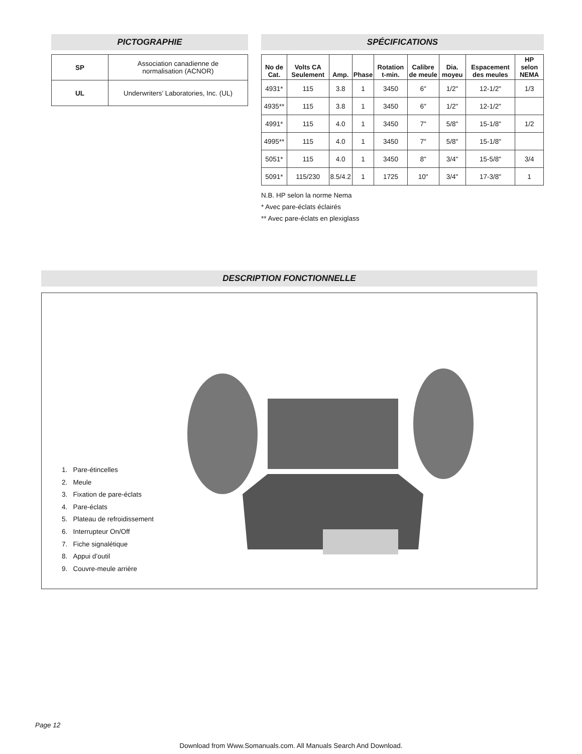PICTOGRAPHIE
| SP | Association canadienne de normalisation (ACNOR) |
| UL | Underwriters’ Laboratories, Inc. (UL) |
SPÉCIFICATIONS
| No de Cat. | Volts CA Seulement | Amp. | Phase | Rotation t-min. | Calibre de meule | Dia. moyeu | Espacement des meules | HP selon NEMA |
| --- | --- | --- | --- | --- | --- | --- | --- | --- |
| 4931* | 115 | 3.8 | 1 | 3450 | 6" | 1/2" | 12-1/2" | 1/3 |
| 4935** | 115 | 3.8 | 1 | 3450 | 6" | 1/2" | 12-1/2" | |
| 4991* | 115 | 4.0 | 1 | 3450 | 7" | 5/8" | 15-1/8" | 1/2 |
| 4995** | 115 | 4.0 | 1 | 3450 | 7" | 5/8" | 15-1/8" | |
| 5051* | 115 | 4.0 | 1 | 3450 | 8" | 3/4" | 15-5/8" | 3/4 |
| 5091* | 115/230 | 8.5/4.2 | 1 | 1725 | 10" | 3/4" | 17-3/8" | 1 |
N.B. HP selon la norme Nema
* Avec pare-éclats éclairés
** Avec pare-éclats en plexiglass
DESCRIPTION FONCTIONNELLE
1. Pare-étincelles
2. Meule
3. Fixation de pare-éclats
4. Pare-éclats
5. Plateau de refroidissement
6. Interrupteur On/Off
7. Fiche signalétique
8. Appui d’outil
9. Couvre-meule arrière
Page 12
Download from Www.Somanuals.com. All Manuals Search And Download.